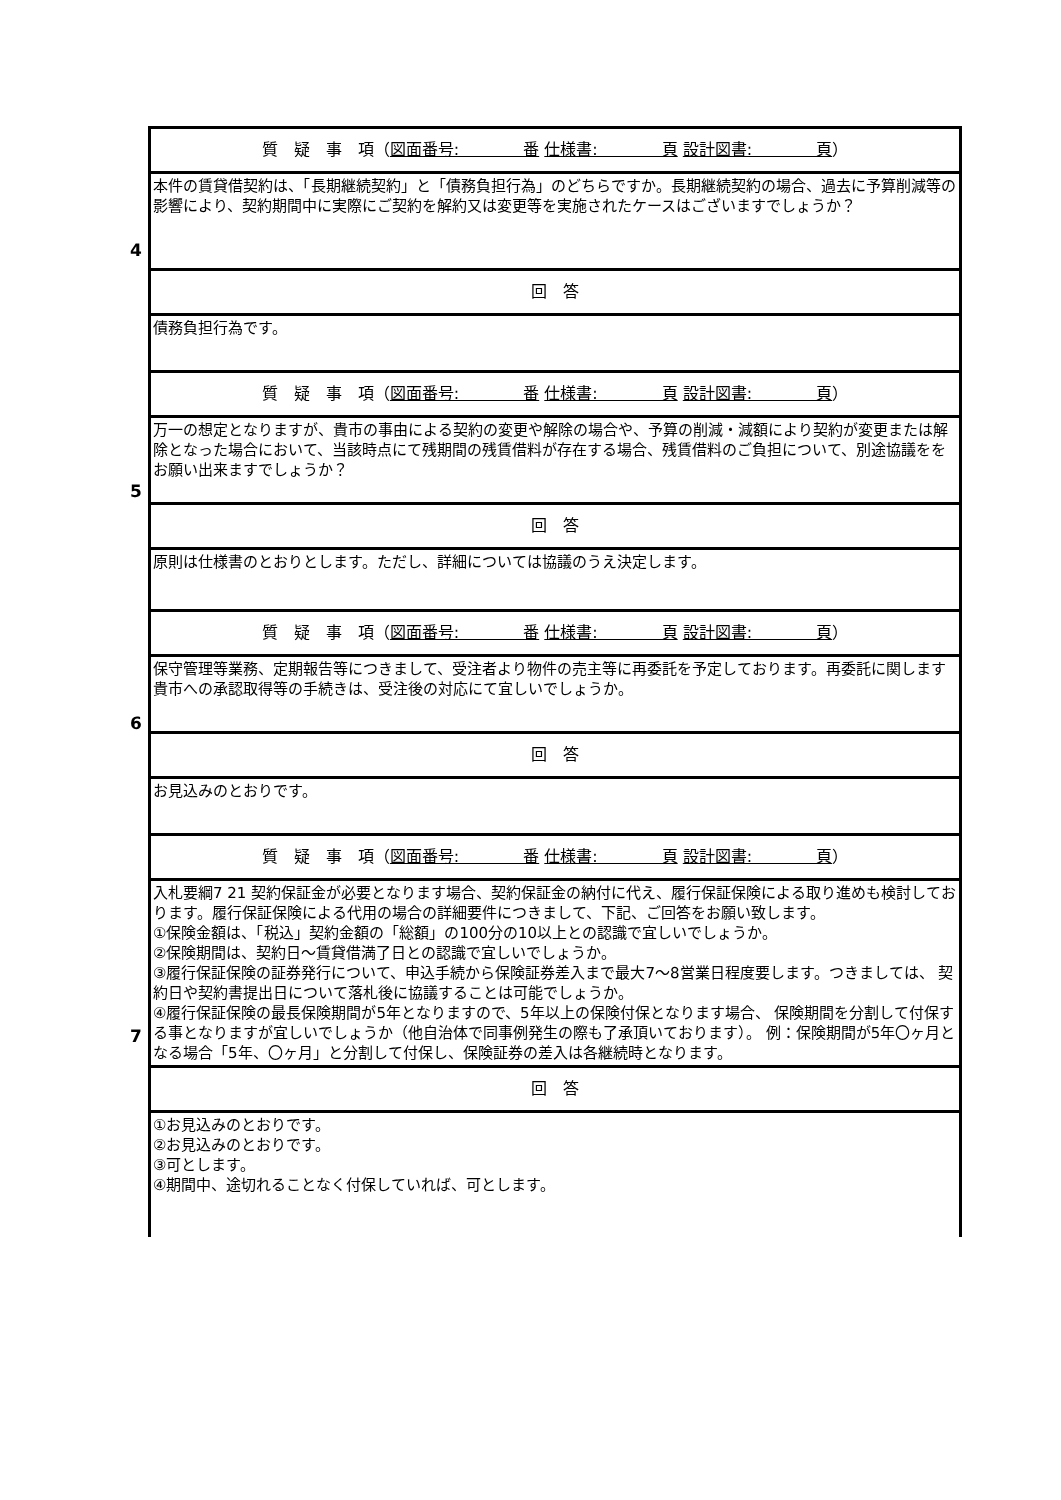| 4 | 質 疑 事 項（ 図面番号: 番 仕様書: 頁 設計図書: 頁 ） |
| | 本件の賃貸借契約は、「長期継続契約」と「債務負担行為」のどちらですか。長期継続契約の場合、過去に予算削減等の影響により、契約期間中に実際にご契約を解約又は変更等を実施されたケースはございますでしょうか？ |
| | 回 答 |
| | 債務負担行為です。 |
| 5 | 質 疑 事 項（ 図面番号: 番 仕様書: 頁 設計図書: 頁 ） |
| | 万一の想定となりますが、貴市の事由による契約の変更や解除の場合や、予算の削減・減額により契約が変更または解除となった場合において、当該時点にて残期間の残賃借料が存在する場合、残賃借料のご負担について、別途協議ををお願い出来ますでしょうか？ |
| | 回 答 |
| | 原則は仕様書のとおりとします。ただし、詳細については協議のうえ決定します。 |
| 6 | 質 疑 事 項（ 図面番号: 番 仕様書: 頁 設計図書: 頁 ） |
| | 保守管理等業務、定期報告等につきまして、受注者より物件の売主等に再委託を予定しております。再委託に関します貴市への承認取得等の手続きは、受注後の対応にて宜しいでしょうか。 |
| | 回 答 |
| | お見込みのとおりです。 |
| 7 | 質 疑 事 項（ 図面番号: 番 仕様書: 頁 設計図書: 頁 ） |
| | 入札要綱7 21 契約保証金が必要となります場合、契約保証金の納付に代え、履行保証保険による取り進めも検討しております。履行保証保険による代用の場合の詳細要件につきまして、下記、ご回答をお願い致します。 ①保険金額は、「税込」契約金額の「総額」の100分の10以上との認識で宜しいでしょうか。 ②保険期間は、契約日～賃貸借満了日との認識で宜しいでしょうか。 ③履行保証保険の証券発行について、申込手続から保険証券差入まで最大7～8営業日程度要します。つきましては、 契約日や契約書提出日について落札後に協議することは可能でしょうか。 ④履行保証保険の最長保険期間が5年となりますので、5年以上の保険付保となります場合、 保険期間を分割して付保する事となりますが宜しいでしょうか（他自治体で同事例発生の際も了承頂いております）。 例：保険期間が5年〇ヶ月となる場合「5年、〇ヶ月」と分割して付保し、保険証券の差入は各継続時となります。 |
| | 回 答 |
| | ①お見込みのとおりです。 ②お見込みのとおりです。 ③可とします。 ④期間中、途切れることなく付保していれば、可とします。 |